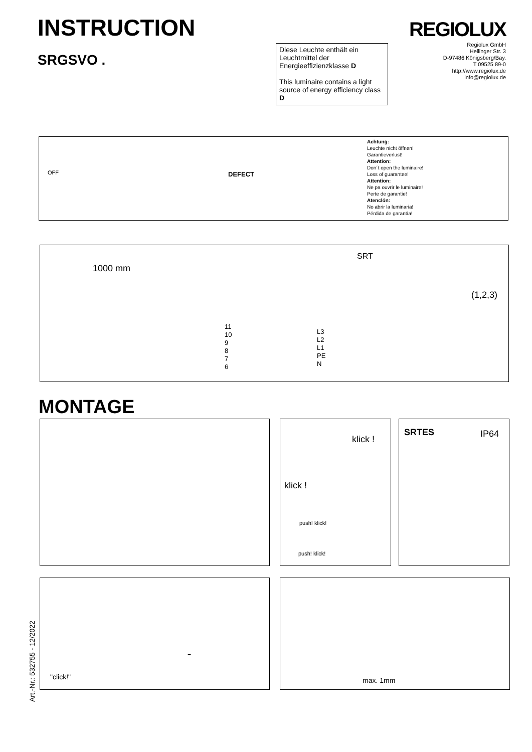INSTRUCTION
SRGSVO .
REGIOLUX
Regiolux GmbH
Hellinger Str. 3
D-97486 Königsberg/Bay.
T 09525 89-0
http://www.regiolux.de
info@regiolux.de
Diese Leuchte enthält ein Leuchtmittel der Energieeffizienzklasse D
This luminaire contains a light source of energy efficiency class D
OFF DEFECT
Achtung:
Leuchte nicht öffnen!
Garantieverlust!
Attention:
Don´t open the luminaire!
Loss of guarantee!
Attention:
Ne pa ouvrir le luminaire!
Perte de garantie!
Atenclón:
No abrir la luminaria!
Pérdida de garantía!
1000 mm
SRT
(1,2,3)
11
10
9
8
7
6
L3
L2
L1
PE
N
MONTAGE
klick !
klick !
push! klick!
push! klick!
SRTES IP64
"click!"
=
max. 1mm
Art.-Nr.: 532755 - 12/2022